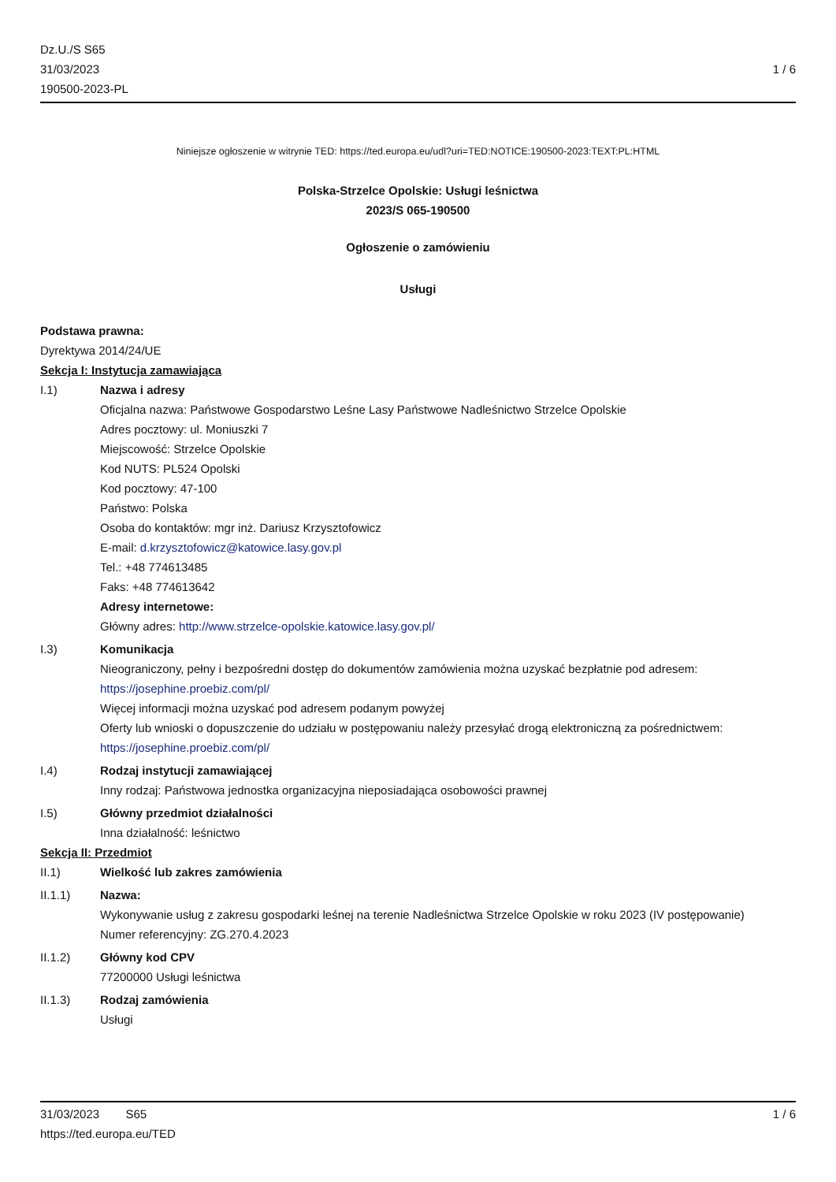Dz.U./S S65
31/03/2023
190500-2023-PL
1 / 6
Niniejsze ogłoszenie w witrynie TED: https://ted.europa.eu/udl?uri=TED:NOTICE:190500-2023:TEXT:PL:HTML
Polska-Strzelce Opolskie: Usługi leśnictwa
2023/S 065-190500
Ogłoszenie o zamówieniu
Usługi
Podstawa prawna:
Dyrektywa 2014/24/UE
Sekcja I: Instytucja zamawiająca
I.1) Nazwa i adresy
Oficjalna nazwa: Państwowe Gospodarstwo Leśne Lasy Państwowe Nadleśnictwo Strzelce Opolskie
Adres pocztowy: ul. Moniuszki 7
Miejscowość: Strzelce Opolskie
Kod NUTS: PL524 Opolski
Kod pocztowy: 47-100
Państwo: Polska
Osoba do kontaktów: mgr inż. Dariusz Krzysztofowicz
E-mail: d.krzysztofowicz@katowice.lasy.gov.pl
Tel.: +48 774613485
Faks: +48 774613642
Adresy internetowe:
Główny adres: http://www.strzelce-opolskie.katowice.lasy.gov.pl/
I.3) Komunikacja
Nieograniczony, pełny i bezpośredni dostęp do dokumentów zamówienia można uzyskać bezpłatnie pod adresem: https://josephine.proebiz.com/pl/
Więcej informacji można uzyskać pod adresem podanym powyżej
Oferty lub wnioski o dopuszczenie do udziału w postępowaniu należy przesyłać drogą elektroniczną za pośrednictwem: https://josephine.proebiz.com/pl/
I.4) Rodzaj instytucji zamawiającej
Inny rodzaj: Państwowa jednostka organizacyjna nieposiadająca osobowości prawnej
I.5) Główny przedmiot działalności
Inna działalność: leśnictwo
Sekcja II: Przedmiot
II.1) Wielkość lub zakres zamówienia
II.1.1) Nazwa:
Wykonywanie usług z zakresu gospodarki leśnej na terenie Nadleśnictwa Strzelce Opolskie w roku 2023 (IV postępowanie)
Numer referencyjny: ZG.270.4.2023
II.1.2) Główny kod CPV
77200000 Usługi leśnictwa
II.1.3) Rodzaj zamówienia
Usługi
31/03/2023 S65 1 / 6
https://ted.europa.eu/TED